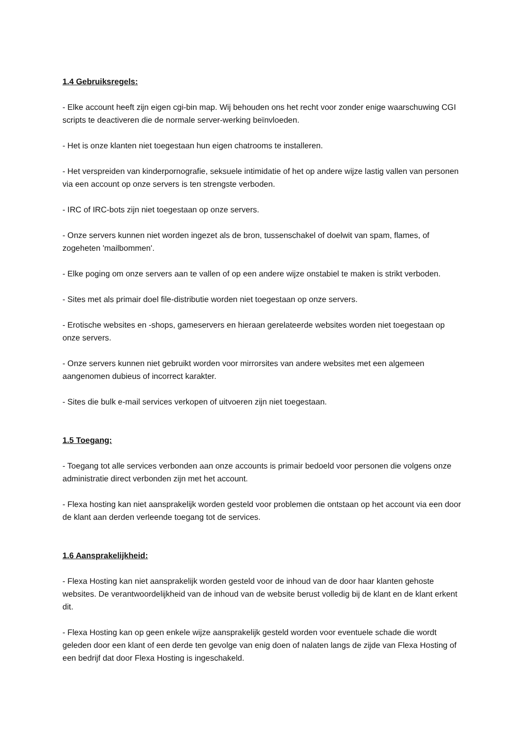1.4 Gebruiksregels:
- Elke account heeft zijn eigen cgi-bin map. Wij behouden ons het recht voor zonder enige waarschuwing CGI scripts te deactiveren die de normale server-werking beïnvloeden.
- Het is onze klanten niet toegestaan hun eigen chatrooms te installeren.
- Het verspreiden van kinderpornografie, seksuele intimidatie of het op andere wijze lastig vallen van personen via een account op onze servers is ten strengste verboden.
- IRC of IRC-bots zijn niet toegestaan op onze servers.
- Onze servers kunnen niet worden ingezet als de bron, tussenschakel of doelwit van spam, flames, of zogeheten 'mailbommen'.
- Elke poging om onze servers aan te vallen of op een andere wijze onstabiel te maken is strikt verboden.
- Sites met als primair doel file-distributie worden niet toegestaan op onze servers.
- Erotische websites en -shops, gameservers en hieraan gerelateerde websites worden niet toegestaan op onze servers.
- Onze servers kunnen niet gebruikt worden voor mirrorsites van andere websites met een algemeen aangenomen dubieus of incorrect karakter.
- Sites die bulk e-mail services verkopen of uitvoeren zijn niet toegestaan.
1.5 Toegang:
- Toegang tot alle services verbonden aan onze accounts is primair bedoeld voor personen die volgens onze administratie direct verbonden zijn met het account.
- Flexa hosting kan niet aansprakelijk worden gesteld voor problemen die ontstaan op het account via een door de klant aan derden verleende toegang tot de services.
1.6 Aansprakelijkheid:
- Flexa Hosting kan niet aansprakelijk worden gesteld voor de inhoud van de door haar klanten gehoste websites. De verantwoordelijkheid van de inhoud van de website berust volledig bij de klant en de klant erkent dit.
- Flexa Hosting kan op geen enkele wijze aansprakelijk gesteld worden voor eventuele schade die wordt geleden door een klant of een derde ten gevolge van enig doen of nalaten langs de zijde van Flexa Hosting of een bedrijf dat door Flexa Hosting is ingeschakeld.